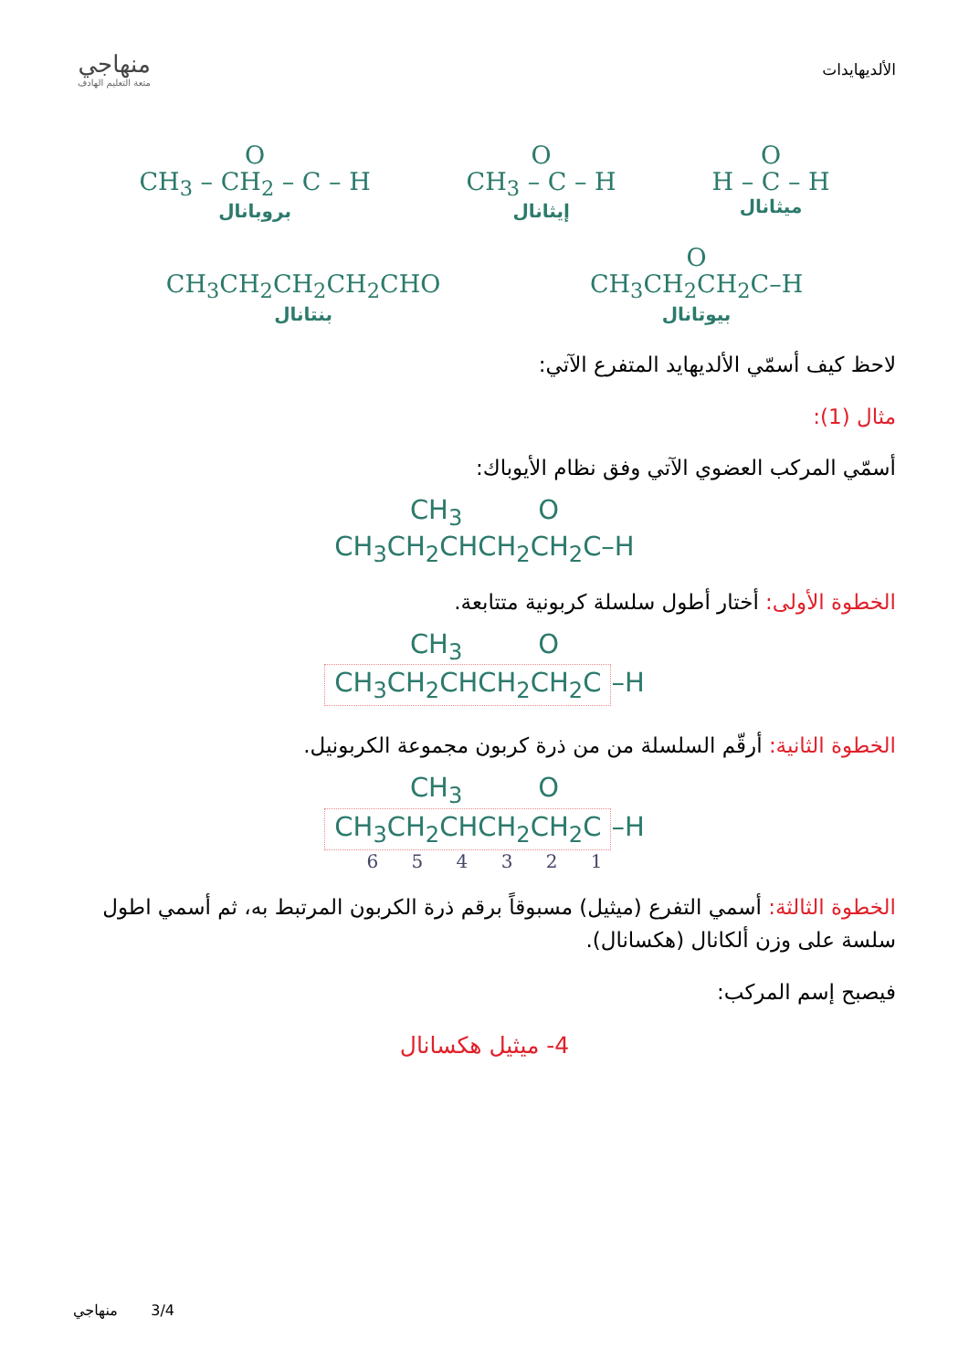الألديهايدات
منهاجي
متعة التعليم الهادف
O
H – C – H
ميثانال
O
CH<sub>3</sub> – C – H
إيثانال
O
CH<sub>3</sub> – CH<sub>2</sub> – C – H
بروبانال
O
CH<sub>3</sub>CH<sub>2</sub>CH<sub>2</sub>C–H
بيوتانال
CH<sub>3</sub>CH<sub>2</sub>CH<sub>2</sub>CH<sub>2</sub>CHO
بنتانال
لاحظ كيف أسمّي الألديهايد المتفرع الآتي:
مثال (1):
أسمّي المركب العضوي الآتي وفق نظام الأيوباك:
CH<sub>3</sub> O
CH<sub>3</sub>CH<sub>2</sub>CHCH<sub>2</sub>CH<sub>2</sub>C–H
الخطوة الأولى: أختار أطول سلسلة كربونية متتابعة.
CH<sub>3</sub> O
CH<sub>3</sub>CH<sub>2</sub>CHCH<sub>2</sub>CH<sub>2</sub>C –H
الخطوة الثانية: أرقّم السلسلة من من ذرة كربون مجموعة الكربونيل.
CH<sub>3</sub> O
CH<sub>3</sub>CH<sub>2</sub>CHCH<sub>2</sub>CH<sub>2</sub>C –H
6 5 4 3 2 1
الخطوة الثالثة: أسمي التفرع (ميثيل) مسبوقاً برقم ذرة الكربون المرتبط به، ثم أسمي اطول سلسة على وزن ألكانال (هكسانال).
فيصبح إسم المركب:
4- ميثيل هكسانال
منهاجي 3/4